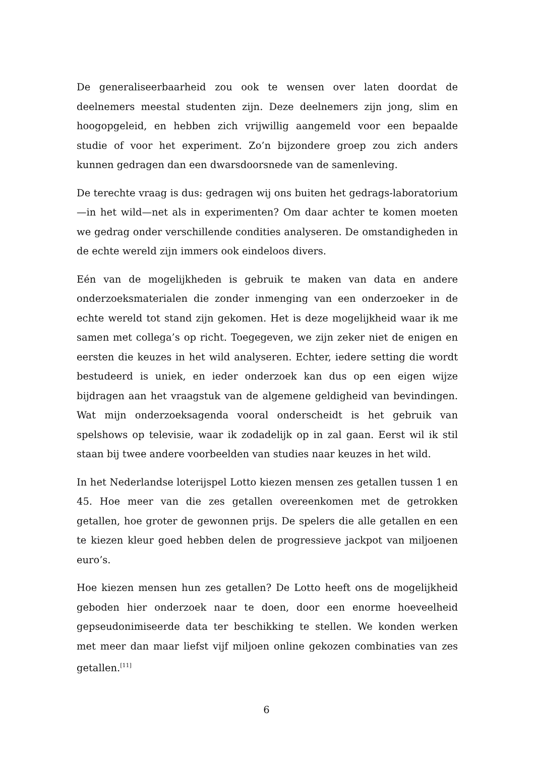De generaliseerbaarheid zou ook te wensen over laten doordat de deelnemers meestal studenten zijn. Deze deelnemers zijn jong, slim en hoogopgeleid, en hebben zich vrijwillig aangemeld voor een bepaalde studie of voor het experiment. Zo’n bijzondere groep zou zich anders kunnen gedragen dan een dwarsdoorsnede van de samenleving.
De terechte vraag is dus: gedragen wij ons buiten het gedrags-laboratorium—in het wild—net als in experimenten? Om daar achter te komen moeten we gedrag onder verschillende condities analyseren. De omstandigheden in de echte wereld zijn immers ook eindeloos divers.
Eén van de mogelijkheden is gebruik te maken van data en andere onderzoeksmaterialen die zonder inmenging van een onderzoeker in de echte wereld tot stand zijn gekomen. Het is deze mogelijkheid waar ik me samen met collega’s op richt. Toegegeven, we zijn zeker niet de enigen en eersten die keuzes in het wild analyseren. Echter, iedere setting die wordt bestudeerd is uniek, en ieder onderzoek kan dus op een eigen wijze bijdragen aan het vraagstuk van de algemene geldigheid van bevindingen. Wat mijn onderzoeksagenda vooral onderscheidt is het gebruik van spelshows op televisie, waar ik zodadelijk op in zal gaan. Eerst wil ik stil staan bij twee andere voorbeelden van studies naar keuzes in het wild.
In het Nederlandse loterijspel Lotto kiezen mensen zes getallen tussen 1 en 45. Hoe meer van die zes getallen overeenkomen met de getrokken getallen, hoe groter de gewonnen prijs. De spelers die alle getallen en een te kiezen kleur goed hebben delen de progressieve jackpot van miljoenen euro’s.
Hoe kiezen mensen hun zes getallen? De Lotto heeft ons de mogelijkheid geboden hier onderzoek naar te doen, door een enorme hoeveelheid gepseudonimiseerde data ter beschikking te stellen. We konden werken met meer dan maar liefst vijf miljoen online gekozen combinaties van zes getallen.<sup>[11]</sup>
6